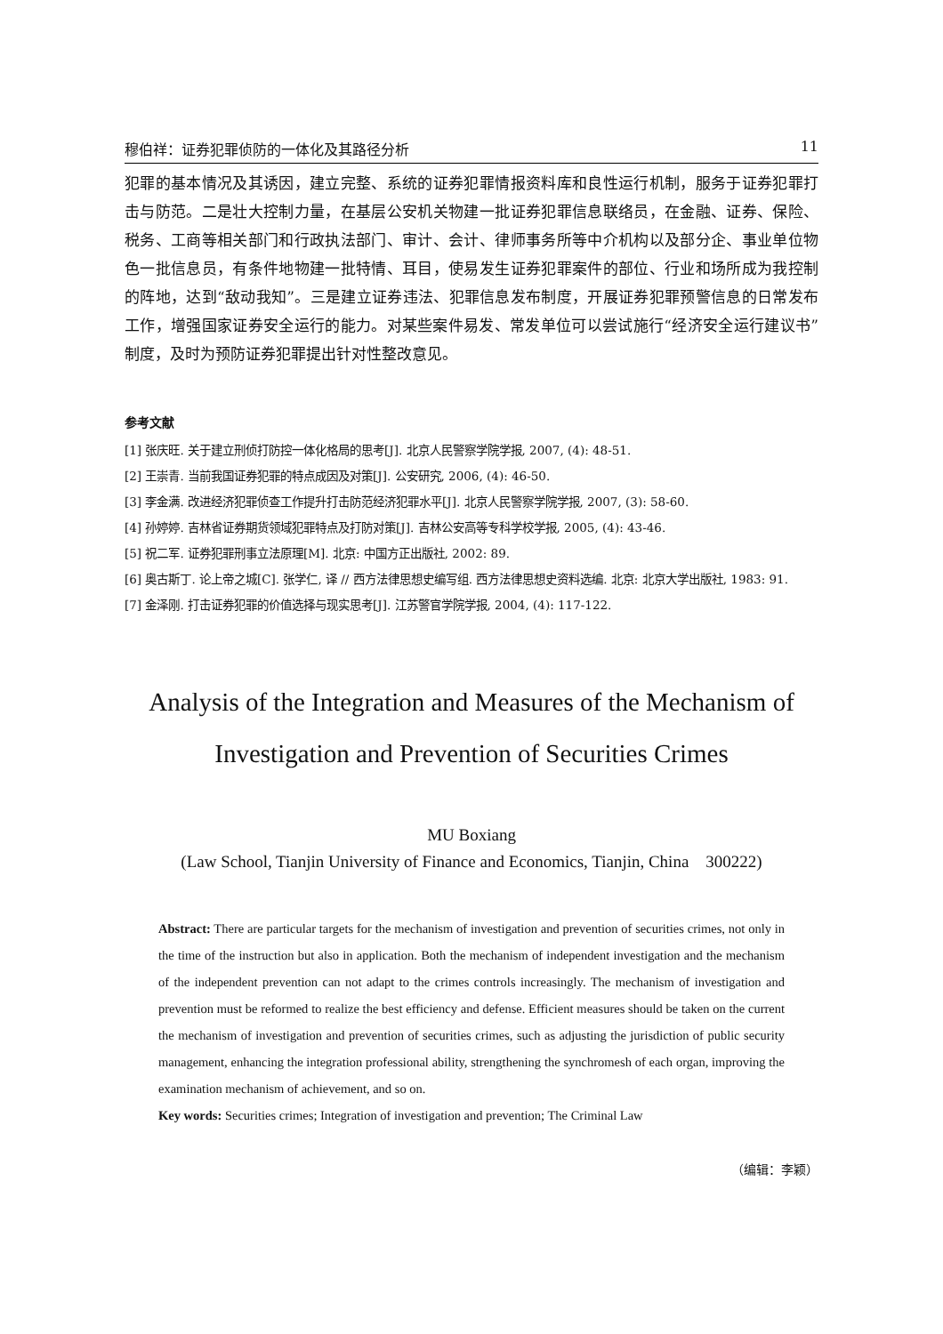穆伯祥：证券犯罪侦防的一体化及其路径分析 11
犯罪的基本情况及其诱因，建立完整、系统的证券犯罪情报资料库和良性运行机制，服务于证券犯罪打击与防范。二是壮大控制力量，在基层公安机关物建一批证券犯罪信息联络员，在金融、证券、保险、税务、工商等相关部门和行政执法部门、审计、会计、律师事务所等中介机构以及部分企、事业单位物色一批信息员，有条件地物建一批特情、耳目，使易发生证券犯罪案件的部位、行业和场所成为我控制的阵地，达到“敌动我知”。三是建立证券违法、犯罪信息发布制度，开展证券犯罪预警信息的日常发布工作，增强国家证券安全运行的能力。对某些案件易发、常发单位可以尝试施行“经济安全运行建议书”制度，及时为预防证券犯罪提出针对性整改意见。
参考文献
[1] 张庆旺. 关于建立刑侦打防控一体化格局的思考[J]. 北京人民警察学院学报, 2007, (4): 48-51.
[2] 王崇青. 当前我国证券犯罪的特点成因及对策[J]. 公安研究, 2006, (4): 46-50.
[3] 李金满. 改进经济犯罪侦查工作提升打击防范经济犯罪水平[J]. 北京人民警察学院学报, 2007, (3): 58-60.
[4] 孙婷婷. 吉林省证券期货领域犯罪特点及打防对策[J]. 吉林公安高等专科学校学报, 2005, (4): 43-46.
[5] 祝二军. 证券犯罪刑事立法原理[M]. 北京: 中国方正出版社, 2002: 89.
[6] 奥古斯丁. 论上帝之城[C]. 张学仁, 译 // 西方法律思想史编写组. 西方法律思想史资料选编. 北京: 北京大学出版社, 1983: 91.
[7] 金泽刚. 打击证券犯罪的价值选择与现实思考[J]. 江苏警官学院学报, 2004, (4): 117-122.
Analysis of the Integration and Measures of the Mechanism of
Investigation and Prevention of Securities Crimes
MU Boxiang
(Law School, Tianjin University of Finance and Economics, Tianjin, China 300222)
Abstract: There are particular targets for the mechanism of investigation and prevention of securities crimes, not only in the time of the instruction but also in application. Both the mechanism of independent investigation and the mechanism of the independent prevention can not adapt to the crimes controls increasingly. The mechanism of investigation and prevention must be reformed to realize the best efficiency and defense. Efficient measures should be taken on the current the mechanism of investigation and prevention of securities crimes, such as adjusting the jurisdiction of public security management, enhancing the integration professional ability, strengthening the synchromesh of each organ, improving the examination mechanism of achievement, and so on.
Key words: Securities crimes; Integration of investigation and prevention; The Criminal Law
（编辑：李颖）